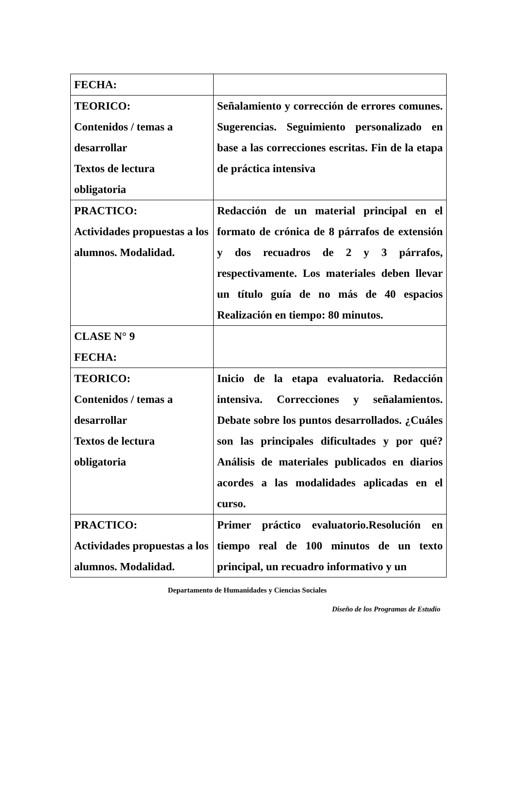| FECHA: | |
| TEORICO: Contenidos / temas a desarrollar Textos de lectura obligatoria | Señalamiento y corrección de errores comunes. Sugerencias. Seguimiento personalizado en base a las correcciones escritas. Fin de la etapa de práctica intensiva |
| PRACTICO: Actividades propuestas a los alumnos. Modalidad. | Redacción de un material principal en el formato de crónica de 8 párrafos de extensión y dos recuadros de 2 y 3 párrafos, respectivamente. Los materiales deben llevar un título guía de no más de 40 espacios Realización en tiempo: 80 minutos. |
| CLASE N° 9 FECHA: | |
| TEORICO: Contenidos / temas a desarrollar Textos de lectura obligatoria | Inicio de la etapa evaluatoria. Redacción intensiva. Correcciones y señalamientos. Debate sobre los puntos desarrollados. ¿Cuáles son las principales dificultades y por qué? Análisis de materiales publicados en diarios acordes a las modalidades aplicadas en el curso. |
| PRACTICO: Actividades propuestas a los alumnos. Modalidad. | Primer práctico evaluatorio.Resolución en tiempo real de 100 minutos de un texto principal, un recuadro informativo y un |
Departamento de Humanidades y Ciencias Sociales
Diseño de los Programas de Estudio